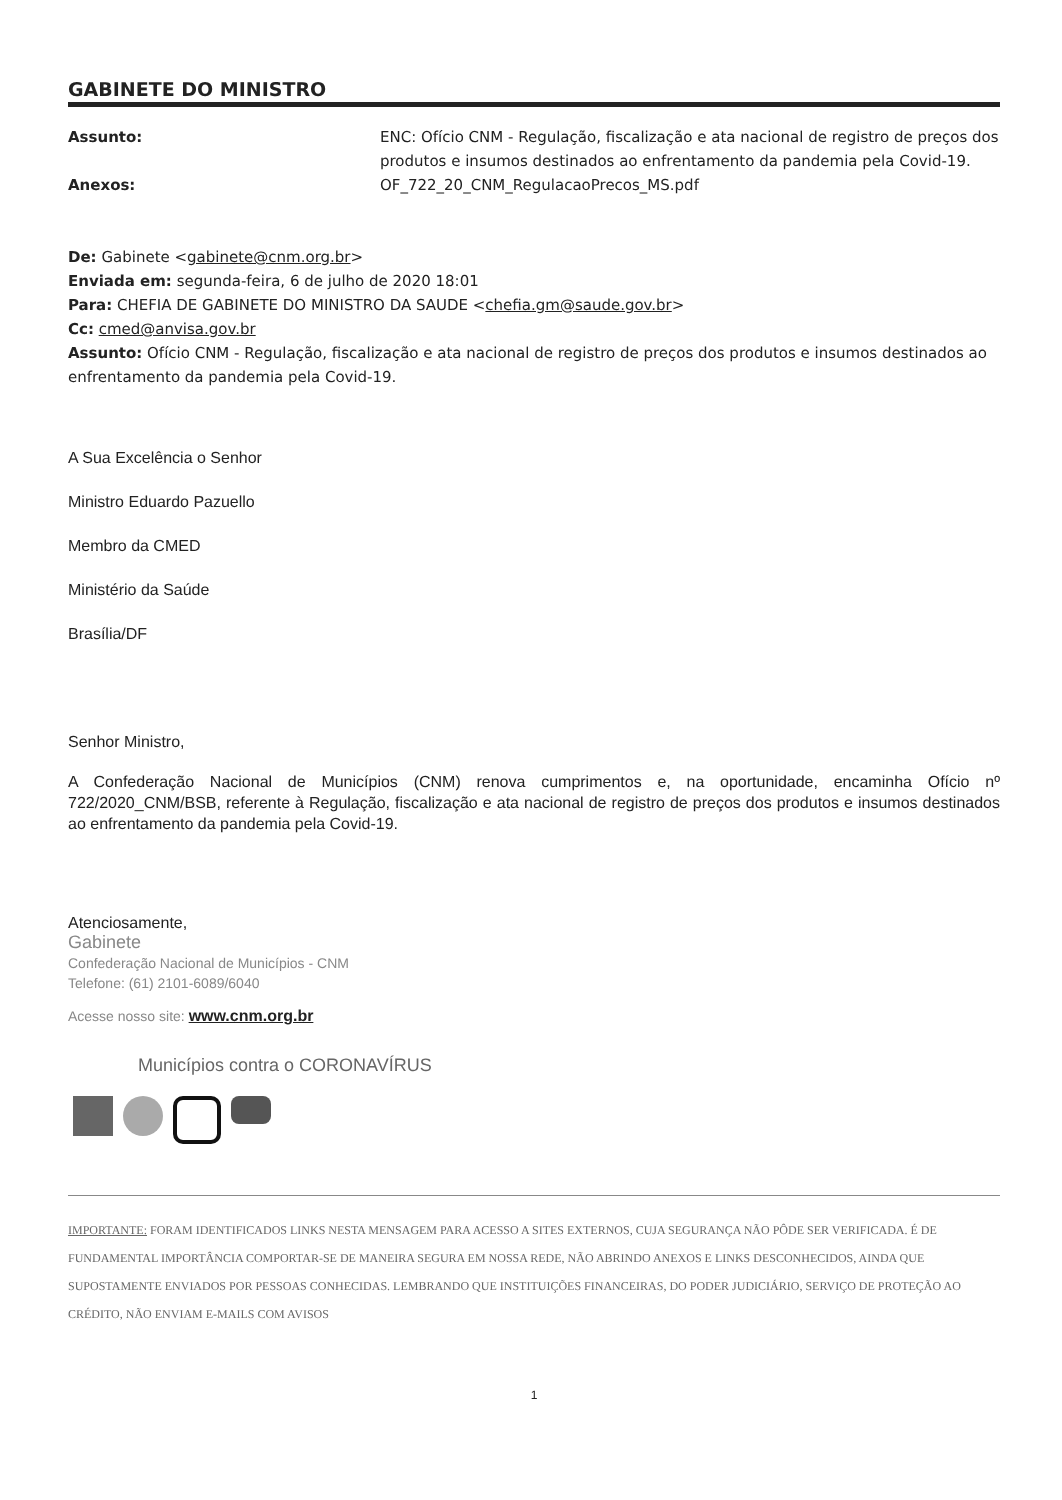GABINETE DO MINISTRO
Assunto: ENC: Ofício CNM - Regulação, fiscalização e ata nacional de registro de preços dos produtos e insumos destinados ao enfrentamento da pandemia pela Covid-19.
Anexos: OF_722_20_CNM_RegulacaoPrecos_MS.pdf
De: Gabinete <gabinete@cnm.org.br>
Enviada em: segunda-feira, 6 de julho de 2020 18:01
Para: CHEFIA DE GABINETE DO MINISTRO DA SAUDE <chefia.gm@saude.gov.br>
Cc: cmed@anvisa.gov.br
Assunto: Ofício CNM - Regulação, fiscalização e ata nacional de registro de preços dos produtos e insumos destinados ao enfrentamento da pandemia pela Covid-19.
A Sua Excelência o Senhor
Ministro Eduardo Pazuello
Membro da CMED
Ministério da Saúde
Brasília/DF
Senhor Ministro,
A Confederação Nacional de Municípios (CNM) renova cumprimentos e, na oportunidade, encaminha Ofício nº 722/2020_CNM/BSB, referente à Regulação, fiscalização e ata nacional de registro de preços dos produtos e insumos destinados ao enfrentamento da pandemia pela Covid-19.
Atenciosamente,
Gabinete
Confederação Nacional de Municípios - CNM
Telefone: (61) 2101-6089/6040
Acesse nosso site: www.cnm.org.br
Municípios contra o CORONAVÍRUS
IMPORTANTE: FORAM IDENTIFICADOS LINKS NESTA MENSAGEM PARA ACESSO A SITES EXTERNOS, CUJA SEGURANÇA NÃO PÔDE SER VERIFICADA. É DE FUNDAMENTAL IMPORTÂNCIA COMPORTAR-SE DE MANEIRA SEGURA EM NOSSA REDE, NÃO ABRINDO ANEXOS E LINKS DESCONHECIDOS, AINDA QUE SUPOSTAMENTE ENVIADOS POR PESSOAS CONHECIDAS. LEMBRANDO QUE INSTITUIÇÕES FINANCEIRAS, DO PODER JUDICIÁRIO, SERVIÇO DE PROTEÇÃO AO CRÉDITO, NÃO ENVIAM E-MAILS COM AVISOS
1